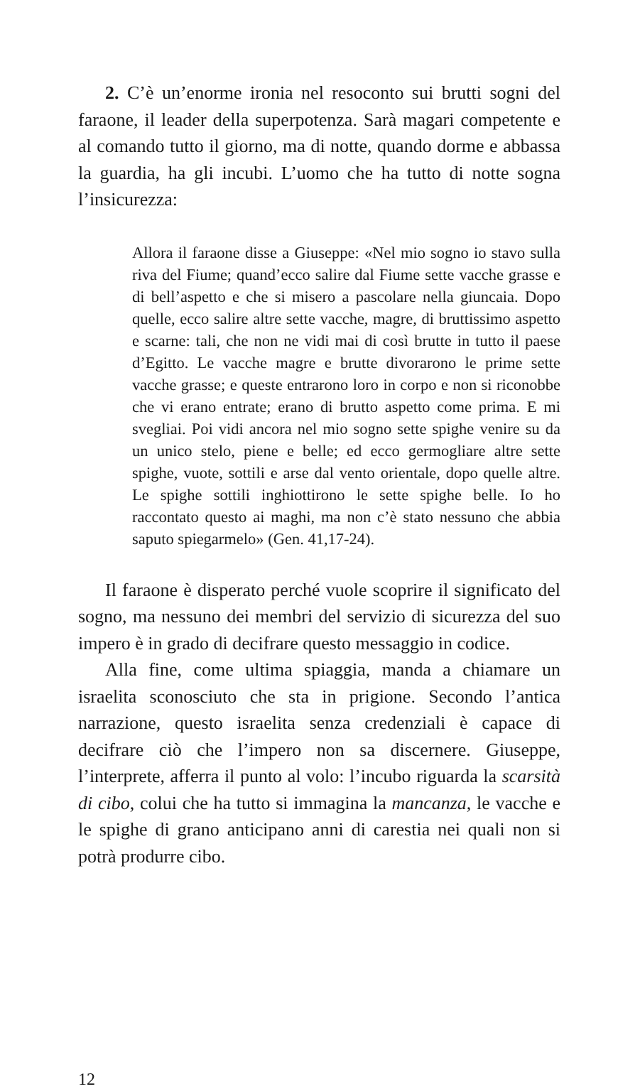2. C’è un’enorme ironia nel resoconto sui brutti sogni del faraone, il leader della superpotenza. Sarà magari competente e al comando tutto il giorno, ma di notte, quando dorme e abbassa la guardia, ha gli incubi. L’uomo che ha tutto di notte sogna l’insicurezza:
Allora il faraone disse a Giuseppe: «Nel mio sogno io stavo sulla riva del Fiume; quand’ecco salire dal Fiume sette vacche grasse e di bell’aspetto e che si misero a pascolare nella giuncaia. Dopo quelle, ecco salire altre sette vacche, magre, di bruttissimo aspetto e scarne: tali, che non ne vidi mai di così brutte in tutto il paese d’Egitto. Le vacche magre e brutte divorarono le prime sette vacche grasse; e queste entrarono loro in corpo e non si riconobbe che vi erano entrate; erano di brutto aspetto come prima. E mi svegliai. Poi vidi ancora nel mio sogno sette spighe venire su da un unico stelo, piene e belle; ed ecco germogliare altre sette spighe, vuote, sottili e arse dal vento orientale, dopo quelle altre. Le spighe sottili inghiottirono le sette spighe belle. Io ho raccontato questo ai maghi, ma non c’è stato nessuno che abbia saputo spiegarmelo» (Gen. 41,17-24).
Il faraone è disperato perché vuole scoprire il significato del sogno, ma nessuno dei membri del servizio di sicurezza del suo impero è in grado di decifrare questo messaggio in codice.
Alla fine, come ultima spiaggia, manda a chiamare un israelita sconosciuto che sta in prigione. Secondo l’antica narrazione, questo israelita senza credenziali è capace di decifrare ciò che l’impero non sa discernere. Giuseppe, l’interprete, afferra il punto al volo: l’incubo riguarda la scarsità di cibo, colui che ha tutto si immagina la mancanza, le vacche e le spighe di grano anticipano anni di carestia nei quali non si potrà produrre cibo.
12